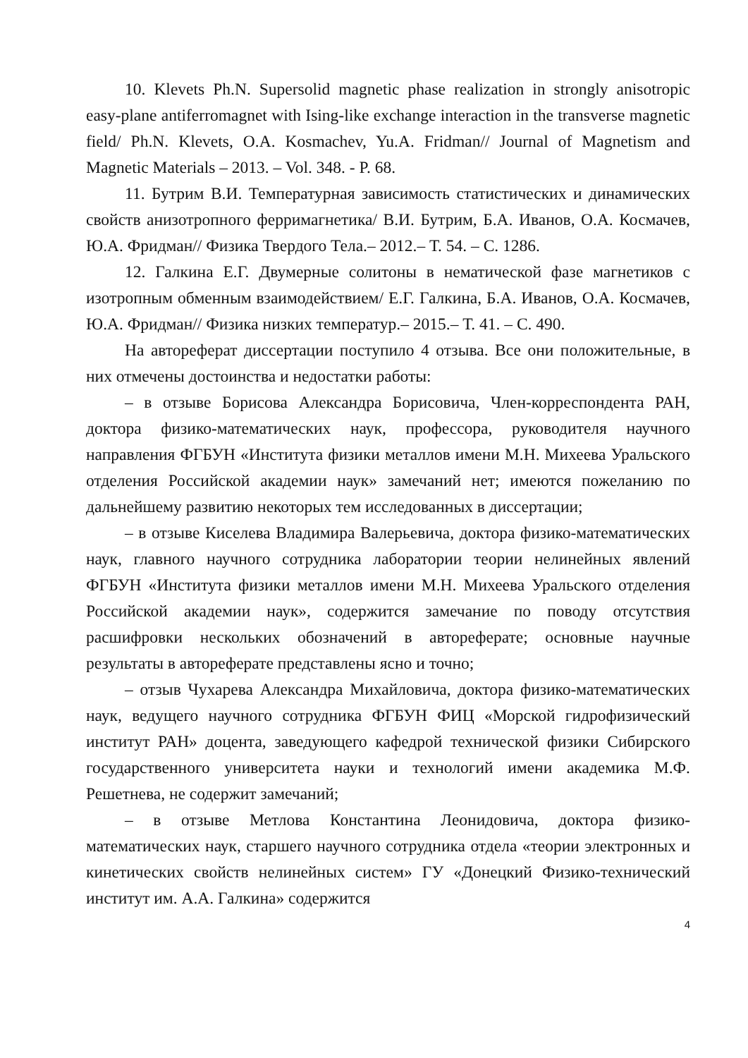10. Klevets Ph.N. Supersolid magnetic phase realization in strongly anisotropic easy-plane antiferromagnet with Ising-like exchange interaction in the transverse magnetic field/ Ph.N. Klevets, O.A. Kosmachev, Yu.A. Fridman// Journal of Magnetism and Magnetic Materials – 2013. – Vol. 348. - P. 68.
11. Бутрим В.И. Температурная зависимость статистических и динамических свойств анизотропного ферримагнетика/ В.И. Бутрим, Б.А. Иванов, О.А. Космачев, Ю.А. Фридман// Физика Твердого Тела.– 2012.– Т. 54. – С. 1286.
12. Галкина Е.Г. Двумерные солитоны в нематической фазе магнетиков с изотропным обменным взаимодействием/ Е.Г. Галкина, Б.А. Иванов, О.А. Космачев, Ю.А. Фридман// Физика низких температур.– 2015.– Т. 41. – С. 490.
На автореферат диссертации поступило 4 отзыва. Все они положительные, в них отмечены достоинства и недостатки работы:
– в отзыве Борисова Александра Борисовича, Член-корреспондента РАН, доктора физико-математических наук, профессора, руководителя научного направления ФГБУН «Института физики металлов имени М.Н. Михеева Уральского отделения Российской академии наук» замечаний нет; имеются пожеланию по дальнейшему развитию некоторых тем исследованных в диссертации;
– в отзыве Киселева Владимира Валерьевича, доктора физико-математических наук, главного научного сотрудника лаборатории теории нелинейных явлений ФГБУН «Института физики металлов имени М.Н. Михеева Уральского отделения Российской академии наук», содержится замечание по поводу отсутствия расшифровки нескольких обозначений в автореферате; основные научные результаты в автореферате представлены ясно и точно;
– отзыв Чухарева Александра Михайловича, доктора физико-математических наук, ведущего научного сотрудника ФГБУН ФИЦ «Морской гидрофизический институт РАН» доцента, заведующего кафедрой технической физики Сибирского государственного университета науки и технологий имени академика М.Ф. Решетнева, не содержит замечаний;
– в отзыве Метлова Константина Леонидовича, доктора физико-математических наук, старшего научного сотрудника отдела «теории электронных и кинетических свойств нелинейных систем» ГУ «Донецкий Физико-технический институт им. А.А. Галкина» содержится
4